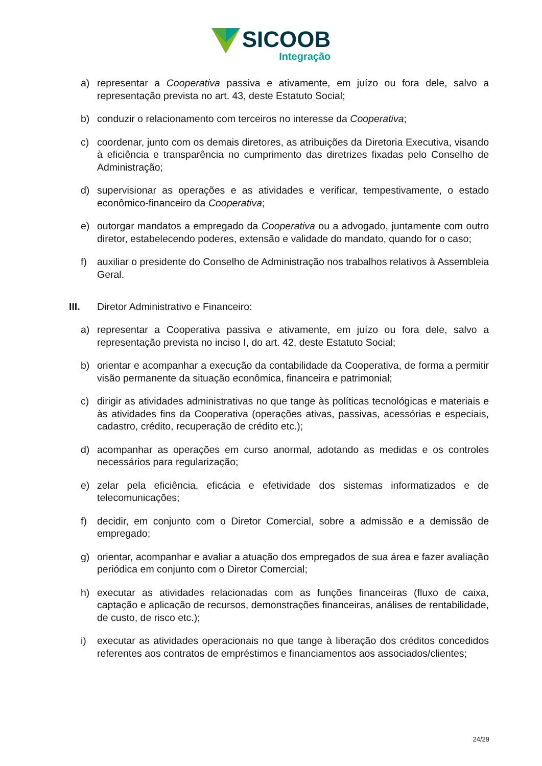SICOOB
Integração
a) representar a Cooperativa passiva e ativamente, em juízo ou fora dele, salvo a representação prevista no art. 43, deste Estatuto Social;
b) conduzir o relacionamento com terceiros no interesse da Cooperativa;
c) coordenar, junto com os demais diretores, as atribuições da Diretoria Executiva, visando à eficiência e transparência no cumprimento das diretrizes fixadas pelo Conselho de Administração;
d) supervisionar as operações e as atividades e verificar, tempestivamente, o estado econômico-financeiro da Cooperativa;
e) outorgar mandatos a empregado da Cooperativa ou a advogado, juntamente com outro diretor, estabelecendo poderes, extensão e validade do mandato, quando for o caso;
f) auxiliar o presidente do Conselho de Administração nos trabalhos relativos à Assembleia Geral.
III. Diretor Administrativo e Financeiro:
a) representar a Cooperativa passiva e ativamente, em juízo ou fora dele, salvo a representação prevista no inciso I, do art. 42, deste Estatuto Social;
b) orientar e acompanhar a execução da contabilidade da Cooperativa, de forma a permitir visão permanente da situação econômica, financeira e patrimonial;
c) dirigir as atividades administrativas no que tange às políticas tecnológicas e materiais e às atividades fins da Cooperativa (operações ativas, passivas, acessórias e especiais, cadastro, crédito, recuperação de crédito etc.);
d) acompanhar as operações em curso anormal, adotando as medidas e os controles necessários para regularização;
e) zelar pela eficiência, eficácia e efetividade dos sistemas informatizados e de telecomunicações;
f) decidir, em conjunto com o Diretor Comercial, sobre a admissão e a demissão de empregado;
g) orientar, acompanhar e avaliar a atuação dos empregados de sua área e fazer avaliação periódica em conjunto com o Diretor Comercial;
h) executar as atividades relacionadas com as funções financeiras (fluxo de caixa, captação e aplicação de recursos, demonstrações financeiras, análises de rentabilidade, de custo, de risco etc.);
i) executar as atividades operacionais no que tange à liberação dos créditos concedidos referentes aos contratos de empréstimos e financiamentos aos associados/clientes;
24/29